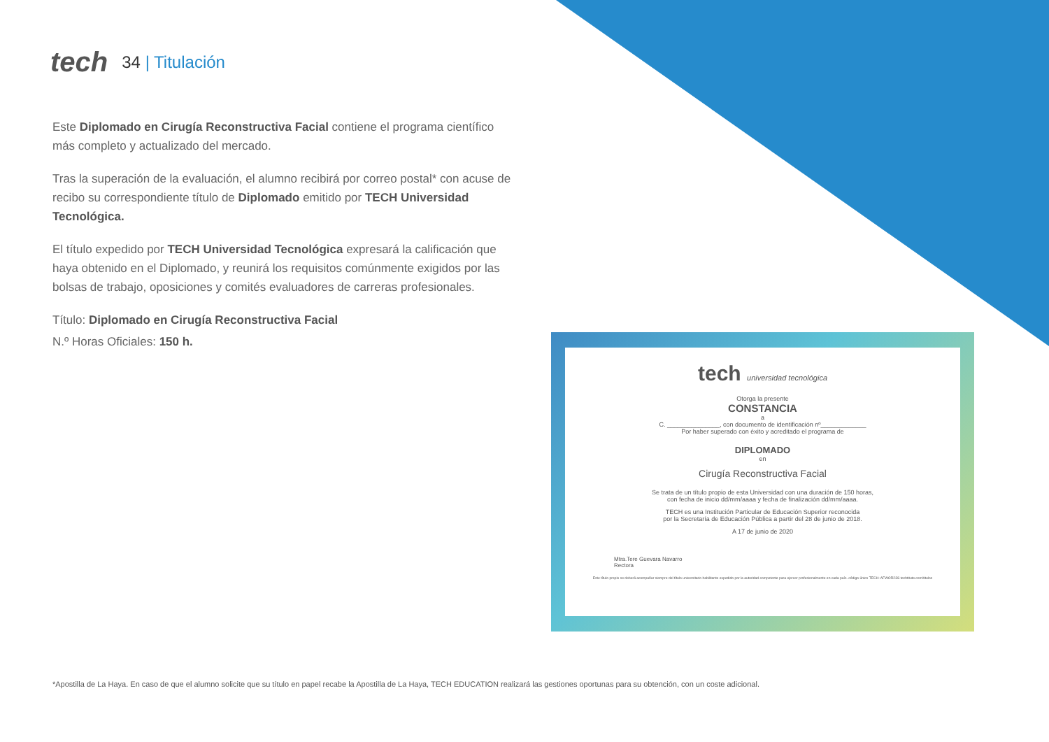tech
34 | Titulación
Este Diplomado en Cirugía Reconstructiva Facial contiene el programa científico más completo y actualizado del mercado.
Tras la superación de la evaluación, el alumno recibirá por correo postal* con acuse de recibo su correspondiente título de Diplomado emitido por TECH Universidad Tecnológica.
El título expedido por TECH Universidad Tecnológica expresará la calificación que haya obtenido en el Diplomado, y reunirá los requisitos comúnmente exigidos por las bolsas de trabajo, oposiciones y comités evaluadores de carreras profesionales.
Título: Diplomado en Cirugía Reconstructiva Facial
N.º Horas Oficiales: 150 h.
tech universidad tecnológica
Otorga la presente
CONSTANCIA
a
C. _______________, con documento de identificación nº_____________
Por haber superado con éxito y acreditado el programa de
DIPLOMADO
en
Cirugía Reconstructiva Facial
Se trata de un título propio de esta Universidad con una duración de 150 horas,
con fecha de inicio dd/mm/aaaa y fecha de finalización dd/mm/aaaa.
TECH es una Institución Particular de Educación Superior reconocida
por la Secretaría de Educación Pública a partir del 28 de junio de 2018.
A 17 de junio de 2020
Mtra.Tere Guevara Navarro
Rectora
Este título propio se deberá acompañar siempre del título universitario habilitante expedido por la autoridad competente para ejercer profesionalmente en cada país. código único TECH: AFWOR23S techtitute.com/titulos
*Apostilla de La Haya. En caso de que el alumno solicite que su título en papel recabe la Apostilla de La Haya, TECH EDUCATION realizará las gestiones oportunas para su obtención, con un coste adicional.